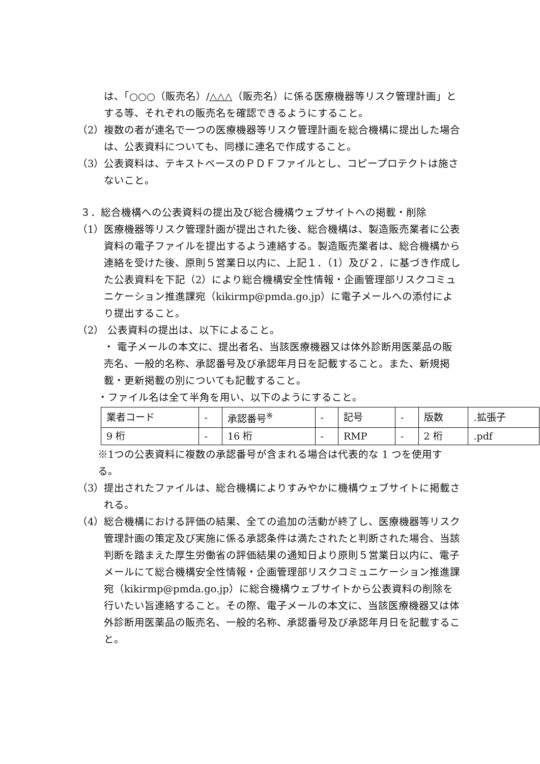は、「○○○（販売名）/△△△（販売名）に係る医療機器等リスク管理計画」とする等、それぞれの販売名を確認できるようにすること。
（2）複数の者が連名で一つの医療機器等リスク管理計画を総合機構に提出した場合は、公表資料についても、同様に連名で作成すること。
（3）公表資料は、テキストベースのＰＤＦファイルとし、コピープロテクトは施さないこと。
３．総合機構への公表資料の提出及び総合機構ウェブサイトへの掲載・削除
（1）医療機器等リスク管理計画が提出された後、総合機構は、製造販売業者に公表資料の電子ファイルを提出するよう連絡する。製造販売業者は、総合機構から連絡を受けた後、原則５営業日以内に、上記１．（1）及び２．に基づき作成した公表資料を下記（2）により総合機構安全性情報・企画管理部リスクコミュニケーション推進課宛（kikirmp@pmda.go.jp）に電子メールへの添付により提出すること。
（2） 公表資料の提出は、以下によること。
・ 電子メールの本文に、提出者名、当該医療機器又は体外診断用医薬品の販売名、一般的名称、承認番号及び承認年月日を記載すること。また、新規掲載・更新掲載の別についても記載すること。
・ファイル名は全て半角を用い、以下のようにすること。
| 業者コード | - | 承認番号<sup>※</sup> | - | 記号 | - | 版数 | .拡張子 |
| 9 桁 | - | 16 桁 | - | RMP | - | 2 桁 | .pdf |
※1つの公表資料に複数の承認番号が含まれる場合は代表的な 1 つを使用する。
（3）提出されたファイルは、総合機構によりすみやかに機構ウェブサイトに掲載される。
（4）総合機構における評価の結果、全ての追加の活動が終了し、医療機器等リスク管理計画の策定及び実施に係る承認条件は満たされたと判断された場合、当該判断を踏まえた厚生労働省の評価結果の通知日より原則５営業日以内に、電子メールにて総合機構安全性情報・企画管理部リスクコミュニケーション推進課宛（kikirmp@pmda.go.jp）に総合機構ウェブサイトから公表資料の削除を行いたい旨連絡すること。その際、電子メールの本文に、当該医療機器又は体外診断用医薬品の販売名、一般的名称、承認番号及び承認年月日を記載すること。